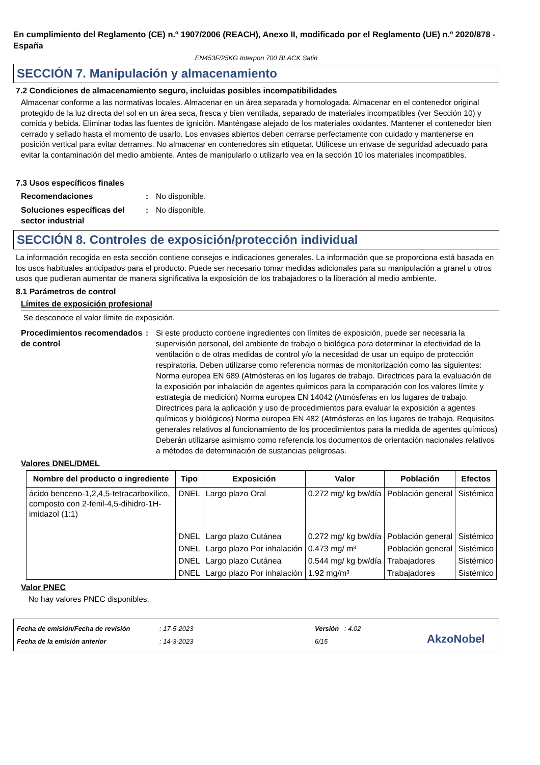En cumplimiento del Reglamento (CE) n.º 1907/2006 (REACH), Anexo II, modificado por el Reglamento (UE) n.º 2020/878 - España
EN453F/25KG Interpon 700 BLACK Satin
SECCIÓN 7. Manipulación y almacenamiento
7.2 Condiciones de almacenamiento seguro, incluidas posibles incompatibilidades
Almacenar conforme a las normativas locales. Almacenar en un área separada y homologada. Almacenar en el contenedor original protegido de la luz directa del sol en un área seca, fresca y bien ventilada, separado de materiales incompatibles (ver Sección 10) y comida y bebida. Eliminar todas las fuentes de ignición. Manténgase alejado de los materiales oxidantes. Mantener el contenedor bien cerrado y sellado hasta el momento de usarlo. Los envases abiertos deben cerrarse perfectamente con cuidado y mantenerse en posición vertical para evitar derrames. No almacenar en contenedores sin etiquetar. Utilícese un envase de seguridad adecuado para evitar la contaminación del medio ambiente. Antes de manipularlo o utilizarlo vea en la sección 10 los materiales incompatibles.
7.3 Usos específicos finales
Recomendaciones : No disponible.
Soluciones específicas del sector industrial
: No disponible.
SECCIÓN 8. Controles de exposición/protección individual
La información recogida en esta sección contiene consejos e indicaciones generales. La información que se proporciona está basada en los usos habituales anticipados para el producto. Puede ser necesario tomar medidas adicionales para su manipulación a granel u otros usos que pudieran aumentar de manera significativa la exposición de los trabajadores o la liberación al medio ambiente.
8.1 Parámetros de control
Límites de exposición profesional
Se desconoce el valor límite de exposición.
Procedimientos recomendados de control
: Si este producto contiene ingredientes con límites de exposición, puede ser necesaria la supervisión personal, del ambiente de trabajo o biológica para determinar la efectividad de la ventilación o de otras medidas de control y/o la necesidad de usar un equipo de protección respiratoria. Deben utilizarse como referencia normas de monitorización como las siguientes: Norma europea EN 689 (Atmósferas en los lugares de trabajo. Directrices para la evaluación de la exposición por inhalación de agentes químicos para la comparación con los valores límite y estrategia de medición) Norma europea EN 14042 (Atmósferas en los lugares de trabajo. Directrices para la aplicación y uso de procedimientos para evaluar la exposición a agentes químicos y biológicos) Norma europea EN 482 (Atmósferas en los lugares de trabajo. Requisitos generales relativos al funcionamiento de los procedimientos para la medida de agentes químicos) Deberán utilizarse asimismo como referencia los documentos de orientación nacionales relativos a métodos de determinación de sustancias peligrosas.
Valores DNEL/DMEL
| Nombre del producto o ingrediente | Tipo | Exposición | Valor | Población | Efectos |
| --- | --- | --- | --- | --- | --- |
| ácido benceno-1,2,4,5-tetracarboxílico, composto con 2-fenil-4,5-dihidro-1H-imidazol (1:1) | DNEL | Largo plazo Oral | 0.272 mg/ kg bw/día | Población general | Sistémico |
| | DNEL | Largo plazo Cutánea | 0.272 mg/ kg bw/día | Población general | Sistémico |
| | DNEL | Largo plazo Por inhalación | 0.473 mg/ m³ | Población general | Sistémico |
| | DNEL | Largo plazo Cutánea | 0.544 mg/ kg bw/día | Trabajadores | Sistémico |
| | DNEL | Largo plazo Por inhalación | 1.92 mg/m³ | Trabajadores | Sistémico |
Valor PNEC
No hay valores PNEC disponibles.
Fecha de emisión/Fecha de revisión
Fecha de la emisión anterior
: 17-5-2023
: 14-3-2023
Versión : 4.02
6/15
AkzoNobel